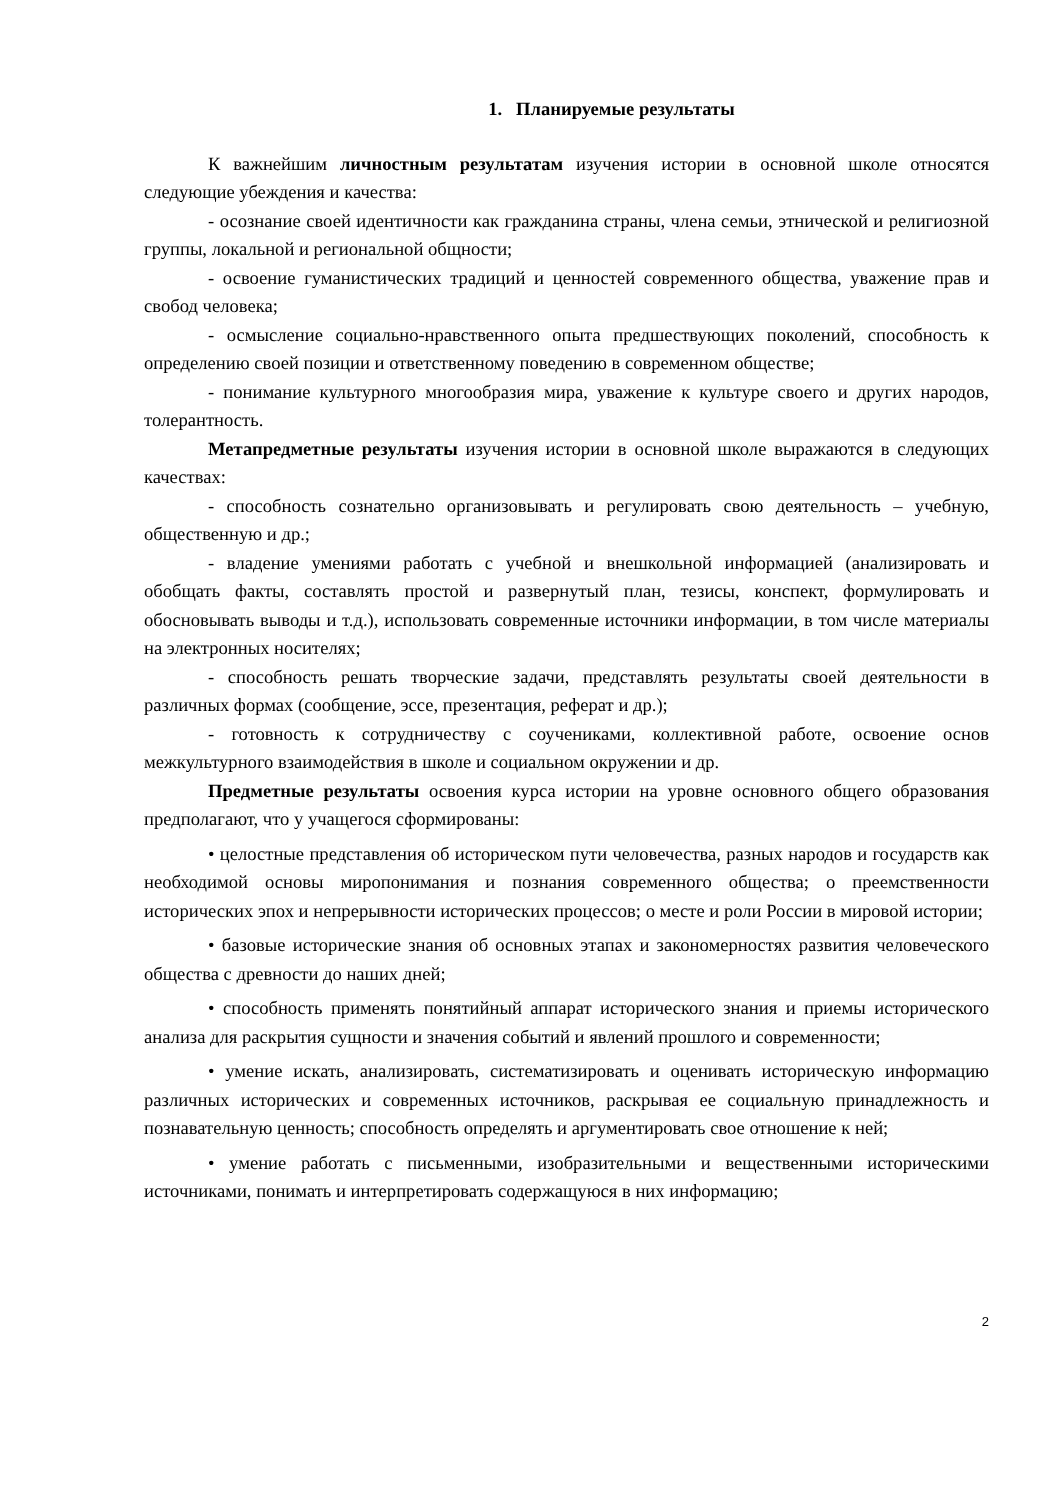1. Планируемые результаты
К важнейшим личностным результатам изучения истории в основной школе относятся следующие убеждения и качества:
- осознание своей идентичности как гражданина страны, члена семьи, этнической и религиозной группы, локальной и региональной общности;
- освоение гуманистических традиций и ценностей современного общества, уважение прав и свобод человека;
- осмысление социально-нравственного опыта предшествующих поколений, способность к определению своей позиции и ответственному поведению в современном обществе;
- понимание культурного многообразия мира, уважение к культуре своего и других народов, толерантность.
Метапредметные результаты изучения истории в основной школе выражаются в следующих качествах:
- способность сознательно организовывать и регулировать свою деятельность – учебную, общественную и др.;
- владение умениями работать с учебной и внешкольной информацией (анализировать и обобщать факты, составлять простой и развернутый план, тезисы, конспект, формулировать и обосновывать выводы и т.д.), использовать современные источники информации, в том числе материалы на электронных носителях;
- способность решать творческие задачи, представлять результаты своей деятельности в различных формах (сообщение, эссе, презентация, реферат и др.);
- готовность к сотрудничеству с соучениками, коллективной работе, освоение основ межкультурного взаимодействия в школе и социальном окружении и др.
Предметные результаты освоения курса истории на уровне основного общего образования предполагают, что у учащегося сформированы:
• целостные представления об историческом пути человечества, разных народов и государств как необходимой основы миропонимания и познания современного общества; о преемственности исторических эпох и непрерывности исторических процессов; о месте и роли России в мировой истории;
• базовые исторические знания об основных этапах и закономерностях развития человеческого общества с древности до наших дней;
• способность применять понятийный аппарат исторического знания и приемы исторического анализа для раскрытия сущности и значения событий и явлений прошлого и современности;
• умение искать, анализировать, систематизировать и оценивать историческую информацию различных исторических и современных источников, раскрывая ее социальную принадлежность и познавательную ценность; способность определять и аргументировать свое отношение к ней;
• умение работать с письменными, изобразительными и вещественными историческими источниками, понимать и интерпретировать содержащуюся в них информацию;
2